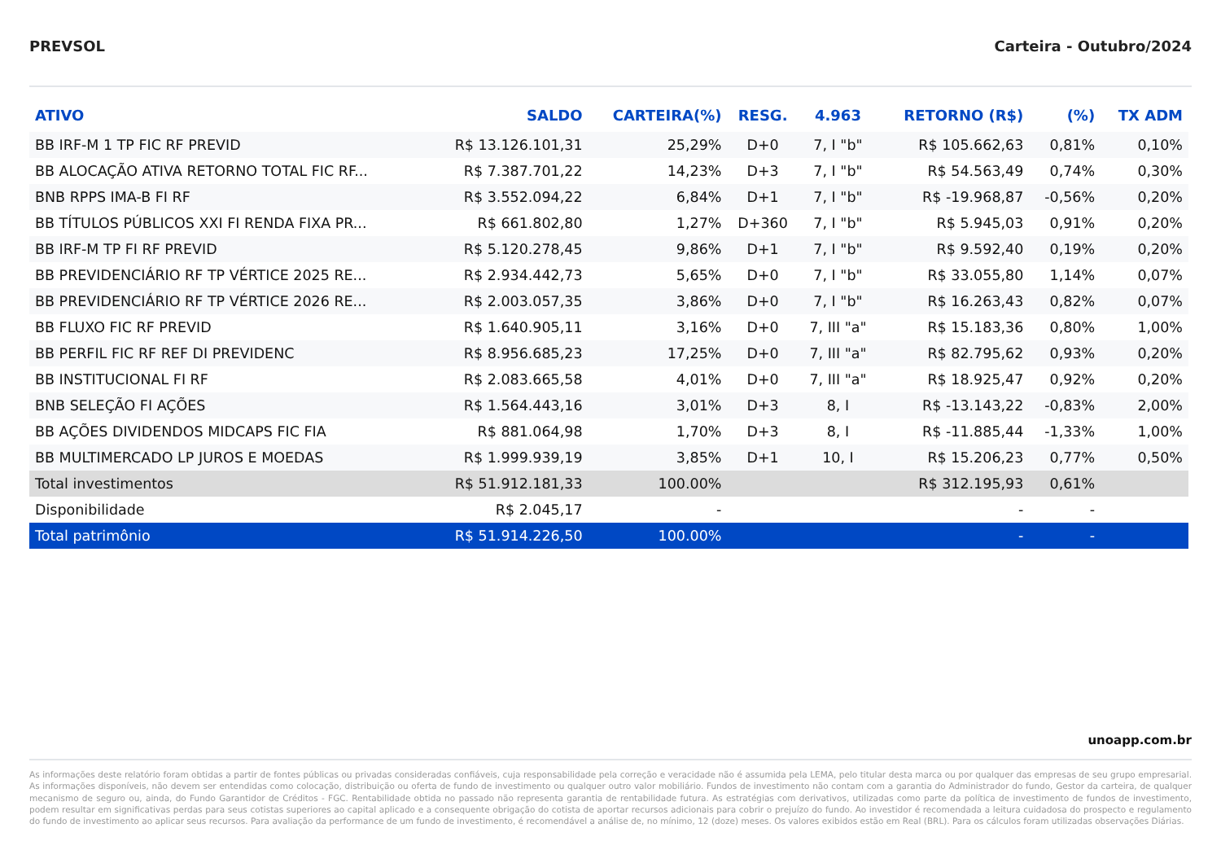PREVSOL Carteira - Outubro/2024
| ATIVO | SALDO | CARTEIRA(%) | RESG. | 4.963 | RETORNO (R$) | (%) | TX ADM |
| --- | --- | --- | --- | --- | --- | --- | --- |
| BB IRF-M 1 TP FIC RF PREVID | R$ 13.126.101,31 | 25,29% | D+0 | 7, I "b" | R$ 105.662,63 | 0,81% | 0,10% |
| BB ALOCAÇÃO ATIVA RETORNO TOTAL FIC RF... | R$ 7.387.701,22 | 14,23% | D+3 | 7, I "b" | R$ 54.563,49 | 0,74% | 0,30% |
| BNB RPPS IMA-B FI RF | R$ 3.552.094,22 | 6,84% | D+1 | 7, I "b" | R$ -19.968,87 | -0,56% | 0,20% |
| BB TÍTULOS PÚBLICOS XXI FI RENDA FIXA PR... | R$ 661.802,80 | 1,27% | D+360 | 7, I "b" | R$ 5.945,03 | 0,91% | 0,20% |
| BB IRF-M TP FI RF PREVID | R$ 5.120.278,45 | 9,86% | D+1 | 7, I "b" | R$ 9.592,40 | 0,19% | 0,20% |
| BB PREVIDENCIÁRIO RF TP VÉRTICE 2025 RE... | R$ 2.934.442,73 | 5,65% | D+0 | 7, I "b" | R$ 33.055,80 | 1,14% | 0,07% |
| BB PREVIDENCIÁRIO RF TP VÉRTICE 2026 RE... | R$ 2.003.057,35 | 3,86% | D+0 | 7, I "b" | R$ 16.263,43 | 0,82% | 0,07% |
| BB FLUXO FIC RF PREVID | R$ 1.640.905,11 | 3,16% | D+0 | 7, III "a" | R$ 15.183,36 | 0,80% | 1,00% |
| BB PERFIL FIC RF REF DI PREVIDENC | R$ 8.956.685,23 | 17,25% | D+0 | 7, III "a" | R$ 82.795,62 | 0,93% | 0,20% |
| BB INSTITUCIONAL FI RF | R$ 2.083.665,58 | 4,01% | D+0 | 7, III "a" | R$ 18.925,47 | 0,92% | 0,20% |
| BNB SELEÇÃO FI AÇÕES | R$ 1.564.443,16 | 3,01% | D+3 | 8, I | R$ -13.143,22 | -0,83% | 2,00% |
| BB AÇÕES DIVIDENDOS MIDCAPS FIC FIA | R$ 881.064,98 | 1,70% | D+3 | 8, I | R$ -11.885,44 | -1,33% | 1,00% |
| BB MULTIMERCADO LP JUROS E MOEDAS | R$ 1.999.939,19 | 3,85% | D+1 | 10, I | R$ 15.206,23 | 0,77% | 0,50% |
| Total investimentos | R$ 51.912.181,33 | 100.00% | | | R$ 312.195,93 | 0,61% | |
| Disponibilidade | R$ 2.045,17 | - | | | - | - | |
| Total patrimônio | R$ 51.914.226,50 | 100.00% | | | - | - | |
unoapp.com.br
As informações deste relatório foram obtidas a partir de fontes públicas ou privadas consideradas confiáveis, cuja responsabilidade pela correção e veracidade não é assumida pela LEMA, pelo titular desta marca ou por qualquer das empresas de seu grupo empresarial. As informações disponíveis, não devem ser entendidas como colocação, distribuição ou oferta de fundo de investimento ou qualquer outro valor mobiliário. Fundos de investimento não contam com a garantia do Administrador do fundo, Gestor da carteira, de qualquer mecanismo de seguro ou, ainda, do Fundo Garantidor de Créditos - FGC. Rentabilidade obtida no passado não representa garantia de rentabilidade futura. As estratégias com derivativos, utilizadas como parte da política de investimento de fundos de investimento, podem resultar em significativas perdas para seus cotistas superiores ao capital aplicado e a consequente obrigação do cotista de aportar recursos adicionais para cobrir o prejuízo do fundo. Ao investidor é recomendada a leitura cuidadosa do prospecto e regulamento do fundo de investimento ao aplicar seus recursos. Para avaliação da performance de um fundo de investimento, é recomendável a análise de, no mínimo, 12 (doze) meses. Os valores exibidos estão em Real (BRL). Para os cálculos foram utilizadas observações Diárias.